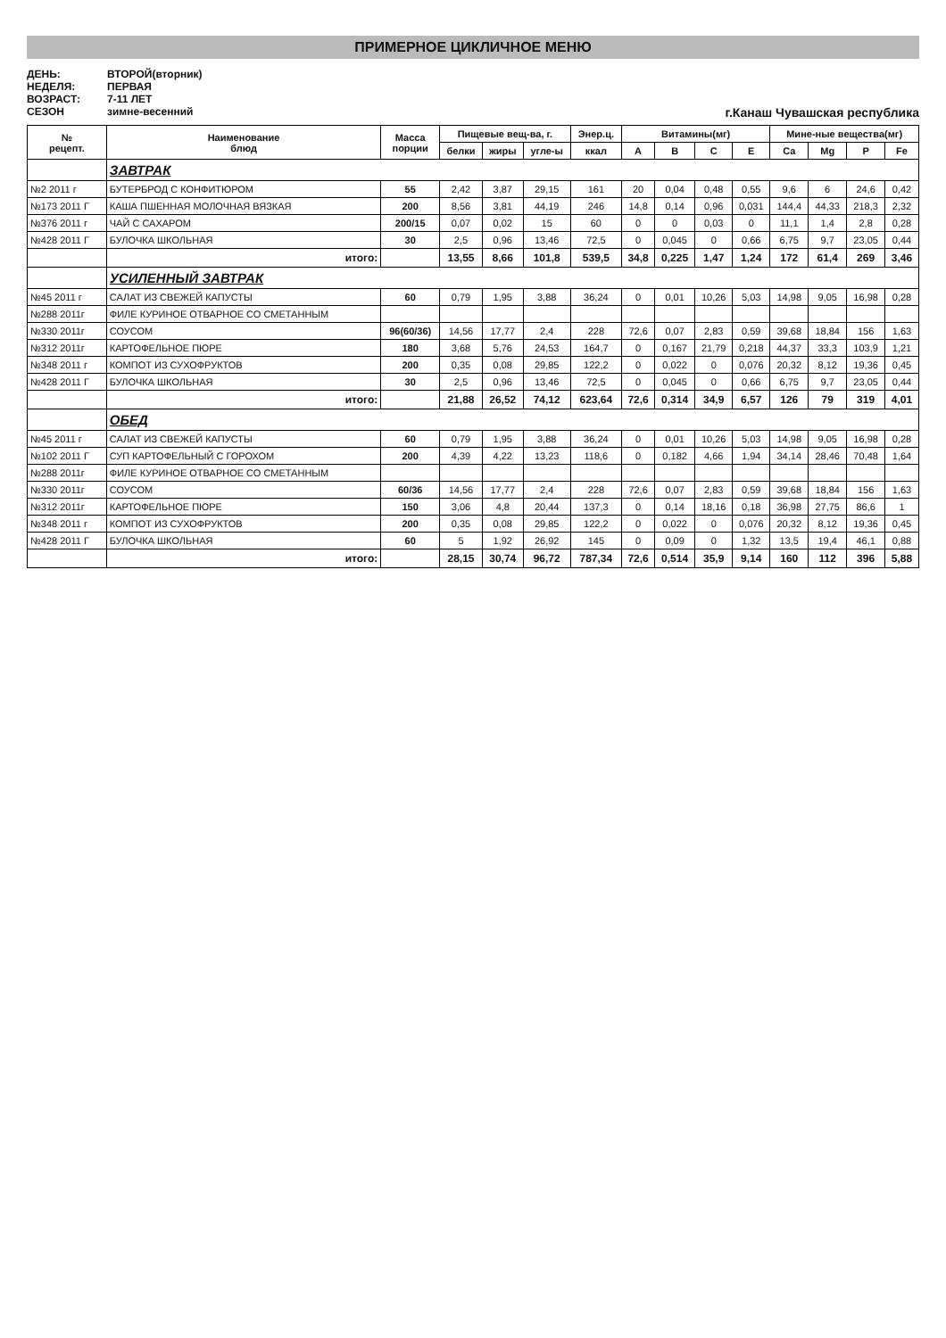ПРИМЕРНОЕ ЦИКЛИЧНОЕ МЕНЮ
ДЕНЬ:
ВТОРОЙ(вторник)
НЕДЕЛЯ:
ПЕРВАЯ
ВОЗРАСТ:
7-11 ЛЕТ
СЕЗОН
зимне-весенний
г.Канаш Чувашская республика
| № рецепт. | Наименование блюд | Масса порции | Пищевые вещ-ва, г. | | | Энер.ц. | Витамины(мг) | | | | Мине-ные вещества(мг) | | | |
| --- | --- | --- | --- | --- | --- | --- | --- | --- | --- | --- | --- | --- | --- | --- |
| | | | белки | жиры | угле-ы | ккал | A | B | C | E | Ca | Mg | P | Fe |
| | ЗАВТРАК | | | | | | | | | | | | | |
| №2 2011 г | БУТЕРБРОД С КОНФИТЮРОМ | 55 | 2,42 | 3,87 | 29,15 | 161 | 20 | 0,04 | 0,48 | 0,55 | 9,6 | 6 | 24,6 | 0,42 |
| №173 2011 Г | КАША ПШЕННАЯ МОЛОЧНАЯ ВЯЗКАЯ | 200 | 8,56 | 3,81 | 44,19 | 246 | 14,8 | 0,14 | 0,96 | 0,031 | 144,4 | 44,33 | 218,3 | 2,32 |
| №376 2011 г | ЧАЙ С САХАРОМ | 200/15 | 0,07 | 0,02 | 15 | 60 | 0 | 0 | 0,03 | 0 | 11,1 | 1,4 | 2,8 | 0,28 |
| №428 2011 Г | БУЛОЧКА ШКОЛЬНАЯ | 30 | 2,5 | 0,96 | 13,46 | 72,5 | 0 | 0,045 | 0 | 0,66 | 6,75 | 9,7 | 23,05 | 0,44 |
| | итого: | | 13,55 | 8,66 | 101,8 | 539,5 | 34,8 | 0,225 | 1,47 | 1,24 | 172 | 61,4 | 269 | 3,46 |
| | УСИЛЕННЫЙ ЗАВТРАК | | | | | | | | | | | | | |
| №45 2011 г | САЛАТ ИЗ СВЕЖЕЙ КАПУСТЫ | 60 | 0,79 | 1,95 | 3,88 | 36,24 | 0 | 0,01 | 10,26 | 5,03 | 14,98 | 9,05 | 16,98 | 0,28 |
| №288 2011г | ФИЛЕ КУРИНОЕ ОТВАРНОЕ СО СМЕТАННЫМ | | | | | | | | | | | | | |
| №330 2011г | СОУСОМ | 96(60/36) | 14,56 | 17,77 | 2,4 | 228 | 72,6 | 0,07 | 2,83 | 0,59 | 39,68 | 18,84 | 156 | 1,63 |
| №312 2011г | КАРТОФЕЛЬНОЕ ПЮРЕ | 180 | 3,68 | 5,76 | 24,53 | 164,7 | 0 | 0,167 | 21,79 | 0,218 | 44,37 | 33,3 | 103,9 | 1,21 |
| №348 2011 г | КОМПОТ ИЗ СУХОФРУКТОВ | 200 | 0,35 | 0,08 | 29,85 | 122,2 | 0 | 0,022 | 0 | 0,076 | 20,32 | 8,12 | 19,36 | 0,45 |
| №428 2011 Г | БУЛОЧКА ШКОЛЬНАЯ | 30 | 2,5 | 0,96 | 13,46 | 72,5 | 0 | 0,045 | 0 | 0,66 | 6,75 | 9,7 | 23,05 | 0,44 |
| | итого: | | 21,88 | 26,52 | 74,12 | 623,64 | 72,6 | 0,314 | 34,9 | 6,57 | 126 | 79 | 319 | 4,01 |
| | ОБЕД | | | | | | | | | | | | | |
| №45 2011 г | САЛАТ ИЗ СВЕЖЕЙ КАПУСТЫ | 60 | 0,79 | 1,95 | 3,88 | 36,24 | 0 | 0,01 | 10,26 | 5,03 | 14,98 | 9,05 | 16,98 | 0,28 |
| №102 2011 Г | СУП КАРТОФЕЛЬНЫЙ С ГОРОХОМ | 200 | 4,39 | 4,22 | 13,23 | 118,6 | 0 | 0,182 | 4,66 | 1,94 | 34,14 | 28,46 | 70,48 | 1,64 |
| №288 2011г | ФИЛЕ КУРИНОЕ ОТВАРНОЕ СО СМЕТАННЫМ | | | | | | | | | | | | | |
| №330 2011г | СОУСОМ | 60/36 | 14,56 | 17,77 | 2,4 | 228 | 72,6 | 0,07 | 2,83 | 0,59 | 39,68 | 18,84 | 156 | 1,63 |
| №312 2011г | КАРТОФЕЛЬНОЕ ПЮРЕ | 150 | 3,06 | 4,8 | 20,44 | 137,3 | 0 | 0,14 | 18,16 | 0,18 | 36,98 | 27,75 | 86,6 | 1 |
| №348 2011 г | КОМПОТ ИЗ СУХОФРУКТОВ | 200 | 0,35 | 0,08 | 29,85 | 122,2 | 0 | 0,022 | 0 | 0,076 | 20,32 | 8,12 | 19,36 | 0,45 |
| №428 2011 Г | БУЛОЧКА ШКОЛЬНАЯ | 60 | 5 | 1,92 | 26,92 | 145 | 0 | 0,09 | 0 | 1,32 | 13,5 | 19,4 | 46,1 | 0,88 |
| | итого: | | 28,15 | 30,74 | 96,72 | 787,34 | 72,6 | 0,514 | 35,9 | 9,14 | 160 | 112 | 396 | 5,88 |